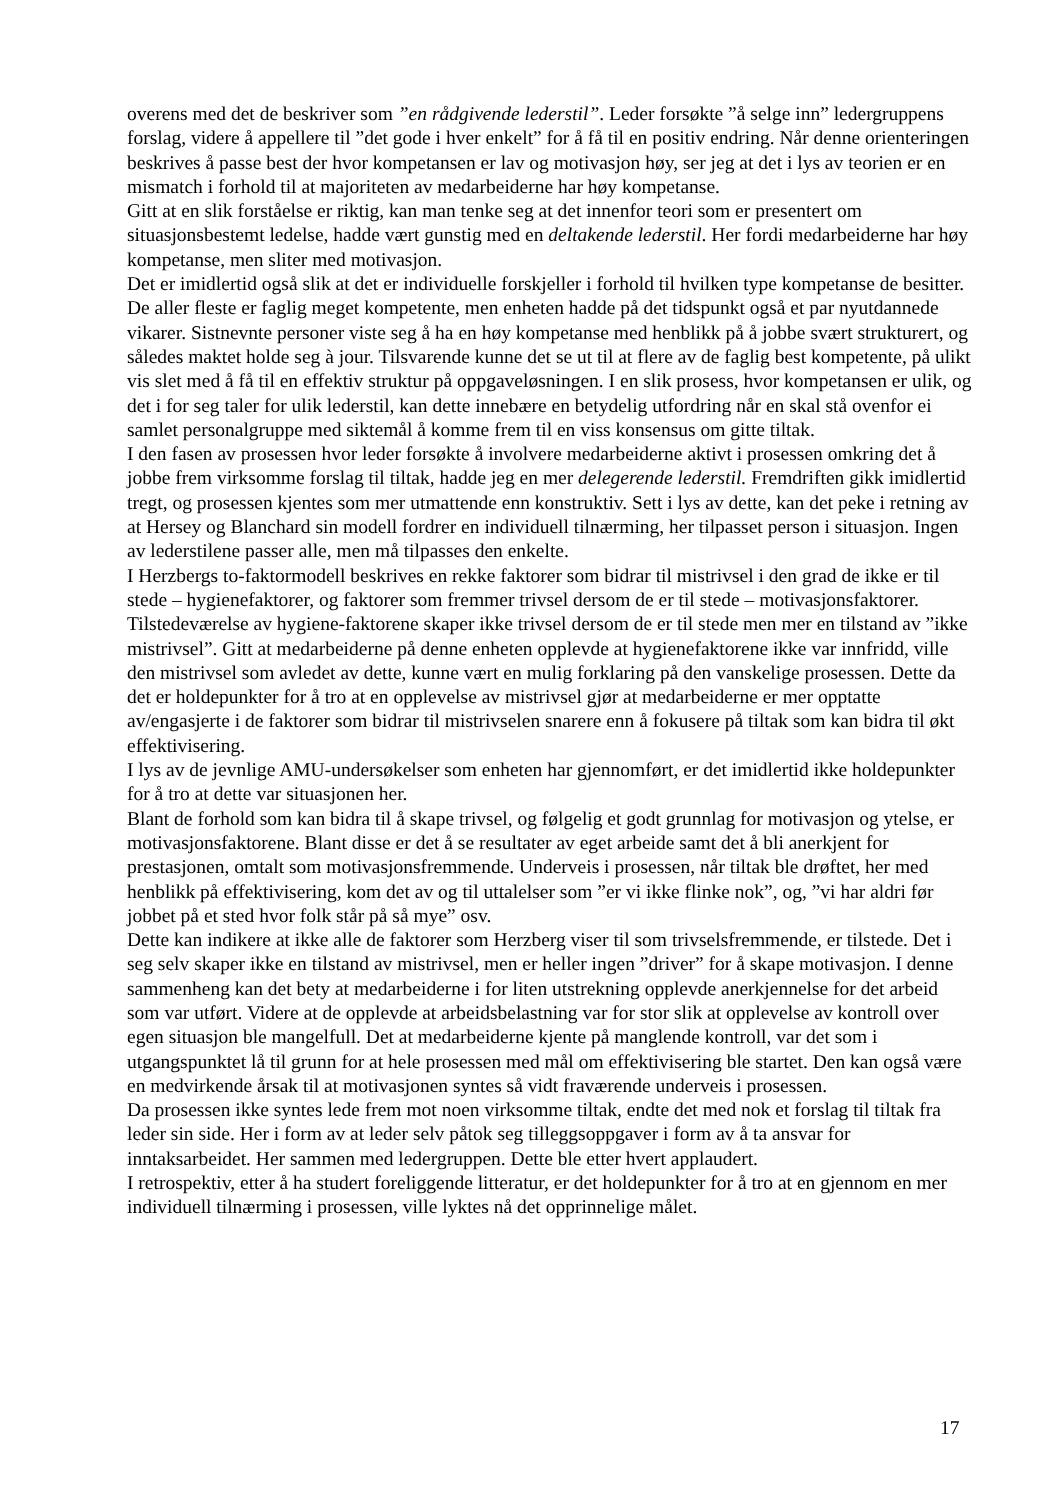overens med det de beskriver som ”en rådgivende lederstil”. Leder forsøkte ”å selge inn” ledergruppens forslag, videre å appellere til ”det gode i hver enkelt” for å få til en positiv endring. Når denne orienteringen beskrives å passe best der hvor kompetansen er lav og motivasjon høy, ser jeg at det i lys av teorien er en mismatch i forhold til at majoriteten av medarbeiderne har høy kompetanse.
Gitt at en slik forståelse er riktig, kan man tenke seg at det innenfor teori som er presentert om situasjonsbestemt ledelse, hadde vært gunstig med en deltakende lederstil. Her fordi medarbeiderne har høy kompetanse, men sliter med motivasjon.
Det er imidlertid også slik at det er individuelle forskjeller i forhold til hvilken type kompetanse de besitter. De aller fleste er faglig meget kompetente, men enheten hadde på det tidspunkt også et par nyutdannede vikarer. Sistnevnte personer viste seg å ha en høy kompetanse med henblikk på å jobbe svært strukturert, og således maktet holde seg à jour. Tilsvarende kunne det se ut til at flere av de faglig best kompetente, på ulikt vis slet med å få til en effektiv struktur på oppgaveløsningen. I en slik prosess, hvor kompetansen er ulik, og det i for seg taler for ulik lederstil, kan dette innebære en betydelig utfordring når en skal stå ovenfor ei samlet personalgruppe med siktemål å komme frem til en viss konsensus om gitte tiltak.
I den fasen av prosessen hvor leder forsøkte å involvere medarbeiderne aktivt i prosessen omkring det å jobbe frem virksomme forslag til tiltak, hadde jeg en mer delegerende lederstil. Fremdriften gikk imidlertid tregt, og prosessen kjentes som mer utmattende enn konstruktiv. Sett i lys av dette, kan det peke i retning av at Hersey og Blanchard sin modell fordrer en individuell tilnærming, her tilpasset person i situasjon. Ingen av lederstilene passer alle, men må tilpasses den enkelte.
I Herzbergs to-faktormodell beskrives en rekke faktorer som bidrar til mistrivsel i den grad de ikke er til stede – hygienefaktorer, og faktorer som fremmer trivsel dersom de er til stede – motivasjonsfaktorer.
Tilstedeværelse av hygiene-faktorene skaper ikke trivsel dersom de er til stede men mer en tilstand av ”ikke mistrivsel”. Gitt at medarbeiderne på denne enheten opplevde at hygienefaktorene ikke var innfridd, ville den mistrivsel som avledet av dette, kunne vært en mulig forklaring på den vanskelige prosessen. Dette da det er holdepunkter for å tro at en opplevelse av mistrivsel gjør at medarbeiderne er mer opptatte av/engasjerte i de faktorer som bidrar til mistrivselen snarere enn å fokusere på tiltak som kan bidra til økt effektivisering.
I lys av de jevnlige AMU-undersøkelser som enheten har gjennomført, er det imidlertid ikke holdepunkter for å tro at dette var situasjonen her.
Blant de forhold som kan bidra til å skape trivsel, og følgelig et godt grunnlag for motivasjon og ytelse, er motivasjonsfaktorene. Blant disse er det å se resultater av eget arbeide samt det å bli anerkjent for prestasjonen, omtalt som motivasjonsfremmende. Underveis i prosessen, når tiltak ble drøftet, her med henblikk på effektivisering, kom det av og til uttalelser som ”er vi ikke flinke nok”, og, ”vi har aldri før jobbet på et sted hvor folk står på så mye” osv.
Dette kan indikere at ikke alle de faktorer som Herzberg viser til som trivselsfremmende, er tilstede. Det i seg selv skaper ikke en tilstand av mistrivsel, men er heller ingen ”driver” for å skape motivasjon. I denne sammenheng kan det bety at medarbeiderne i for liten utstrekning opplevde anerkjennelse for det arbeid som var utført. Videre at de opplevde at arbeidsbelastning var for stor slik at opplevelse av kontroll over egen situasjon ble mangelfull. Det at medarbeiderne kjente på manglende kontroll, var det som i utgangspunktet lå til grunn for at hele prosessen med mål om effektivisering ble startet. Den kan også være en medvirkende årsak til at motivasjonen syntes så vidt fraværende underveis i prosessen.
Da prosessen ikke syntes lede frem mot noen virksomme tiltak, endte det med nok et forslag til tiltak fra leder sin side. Her i form av at leder selv påtok seg tilleggsoppgaver i form av å ta ansvar for inntaksarbeidet. Her sammen med ledergruppen. Dette ble etter hvert applaudert.
I retrospektiv, etter å ha studert foreliggende litteratur, er det holdepunkter for å tro at en gjennom en mer individuell tilnærming i prosessen, ville lyktes nå det opprinnelige målet.
17